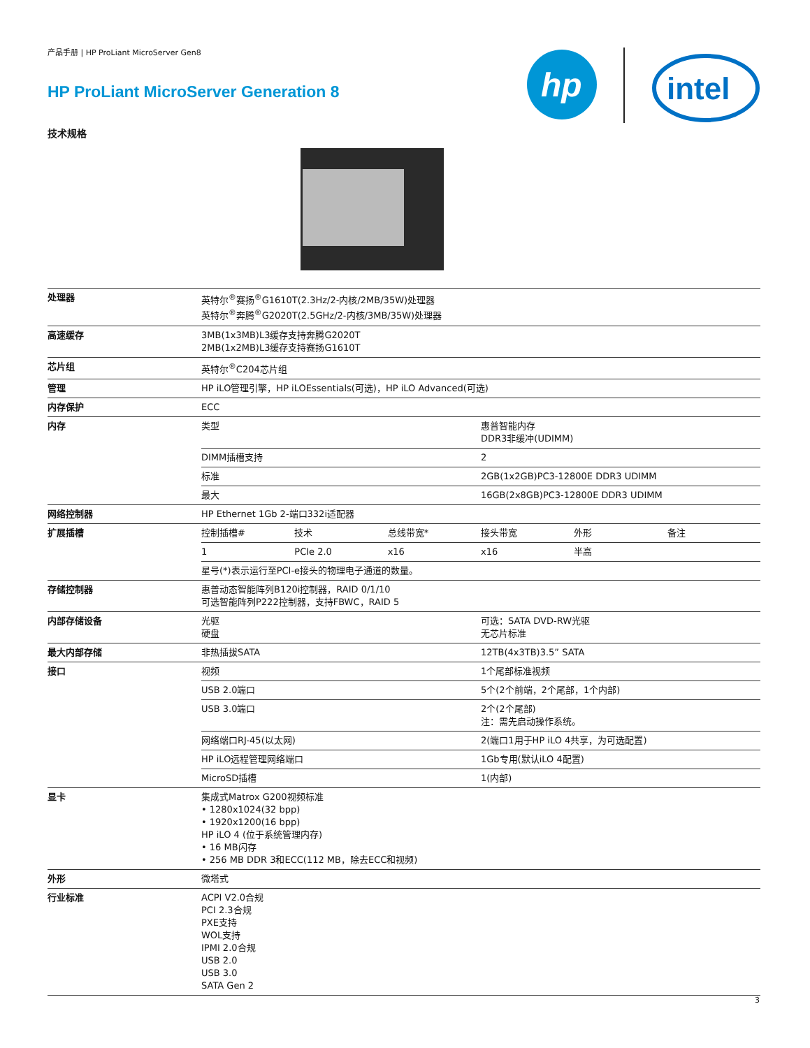产品手册 | HP ProLiant MicroServer Gen8
HP ProLiant MicroServer Generation 8
技术规格
hp
intel
| 处理器 | 英特尔<sup>®</sup>赛扬<sup>®</sup>G1610T(2.3Hz/2-内核/2MB/35W)处理器 英特尔<sup>®</sup>奔腾<sup>®</sup>G2020T(2.5GHz/2-内核/3MB/35W)处理器 | |
| 高速缓存 | 3MB(1x3MB)L3缓存支持奔腾G2020T 2MB(1x2MB)L3缓存支持赛扬G1610T | |
| 芯片组 | 英特尔<sup>®</sup>C204芯片组 | |
| 管理 | HP iLO管理引擎，HP iLOEssentials(可选)，HP iLO Advanced(可选) | |
| 内存保护 | ECC | |
| 内存 | 类型 | 惠普智能内存 DDR3非缓冲(UDIMM) |
| | DIMM插槽支持 | 2 |
| | 标准 | 2GB(1x2GB)PC3-12800E DDR3 UDIMM |
| | 最大 | 16GB(2x8GB)PC3-12800E DDR3 UDIMM |
| 网络控制器 | HP Ethernet 1Gb 2-端口332i适配器 | |
| 扩展插槽 | / 控制插槽# / 技术 / 总线带宽* / 接头带宽 / 外形 / 备注 / | |
| | / 1 / PCIe 2.0 / x16 / x16 / 半高 / / | |
| | 星号(*)表示运行至PCI-e接头的物理电子通道的数量。 | |
| 存储控制器 | 惠普动态智能阵列B120i控制器，RAID 0/1/10 可选智能阵列P222控制器，支持FBWC，RAID 5 | |
| 内部存储设备 | 光驱 硬盘 | 可选：SATA DVD-RW光驱 无芯片标准 |
| 最大内部存储 | 非热插拔SATA | 12TB(4x3TB)3.5” SATA |
| 接口 | 视频 | 1个尾部标准视频 |
| | USB 2.0端口 | 5个(2个前端，2个尾部，1个内部) |
| | USB 3.0端口 | 2个(2个尾部) 注：需先启动操作系统。 |
| | 网络端口RJ-45(以太网) | 2(端口1用于HP iLO 4共享，为可选配置) |
| | HP iLO远程管理网络端口 | 1Gb专用(默认iLO 4配置) |
| | MicroSD插槽 | 1(内部) |
| 显卡 | 集成式Matrox G200视频标准 • 1280x1024(32 bpp) • 1920x1200(16 bpp) HP iLO 4 (位于系统管理内存) • 16 MB闪存 • 256 MB DDR 3和ECC(112 MB，除去ECC和视频) | |
| 外形 | 微塔式 | |
| 行业标准 | ACPI V2.0合规 PCI 2.3合规 PXE支持 WOL支持 IPMI 2.0合规 USB 2.0 USB 3.0 SATA Gen 2 | |
3